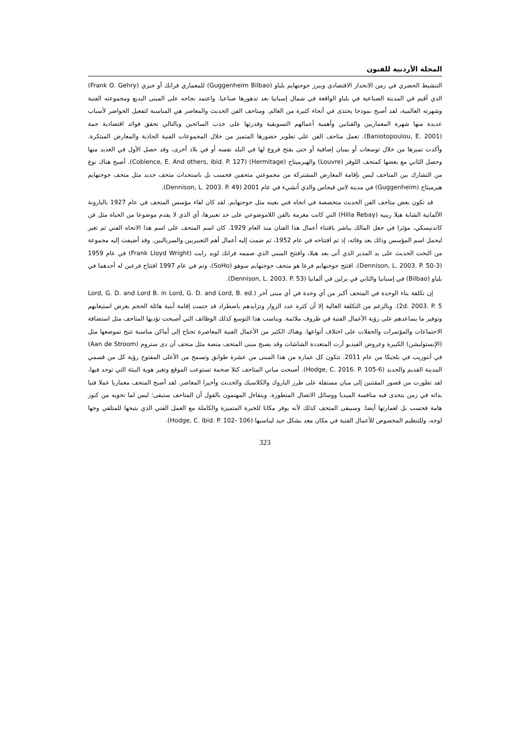المجلة الأردنية للفنون
التنشيط الحضري في زمن الانحدار الاقتصادي ويبرز جوجنهايم بلباو (Guggenheim Bilbao) للمعماري فرانك أو جيري (Frank O. Gehry) الذي أقيم في المدينة الصناعية في بلباو الواقعة في شمال إسبانيا بعد تدهورها صناعيا. واعتمد نجاحه على المبنى البديع ومجموعته الفنية وشهرته العالمية، لقد أصبح نموذجا يحتذى في أنحاء كثيرة من العالم. ومتاحف الفن الحديث والمعاصر هي المناسبة لتفعيل الحواضر لأسباب عديدة منها شهرة المعماريين والفنانين وأهمية أعمالهم التسويقية وقدرتها على جذب السائحين وبالتالي تحقق فوائد اقتصادية جمة (Baniotopoulou, E. 2001). تعمل متاحف الفن على تطوير حضورها المتميز من خلال المجموعات الفنية الجاذبة والمعارض المبتكرة. وأكدت تميزها من خلال توسعات أو بمبان إضافية أو حتى بفتح فروع لها في البلد نفسه أو في بلاد أخرى، وقد حصل الأول في العديد منها وحصل الثاني مع بعضها كمتحف اللوفر (Louvre) والهيرميتاج (Hermitage) (Coblence, E. And others, ibid. P. 127). أصبح هناك نوع من التشارك بين المتاحف ليس بإقامة المعارض المشتركة من مجموعتي متحفين فحسب بل باستحداث متحف جديد مثل متحف جوجنهايم هيرميتاج (Guggenheim) في مدينة لاس فيجاس والذي أنشيء في عام 2001 (Dennison, L. 2003. P. 49).
قد تكون بعض متاحف الفن الحديث متخصصة في اتجاه فني بعينه مثل جوجنهايم. لقد كان لقاء مؤسس المتحف في عام 1927 بالبارونة الألمانية الشابة هيلا ريبيه (Hilla Rebay) التي كانت مغرمة بالفن اللاموضوعي على حد تعبيرها، أي الذي لا يقدم موضوعا من الحياة مثل فن كاندنيسكي، مؤثرا في جعل المالك يباشر باقتناء أعمال هذا الفنان منذ العام 1929. كان اسم المتحف على اسم هذا الاتجاه الفني ثم تغير ليحمل اسم المؤسس وذلك بعد وفاته، إذ تم افتتاحه في عام 1952، ثم ضمت إليه أعمال أهم التعبيريين والسرياليين. وقد أضيفت إليه مجموعة من النحت الحديث على يد المدير الذي أتى بعد هيلا، وافتتح المبنى الذي صممه فرانك لويد رايت (Frank Lloyd Wright) في عام 1959 (Dennison, L. 2003. P. 50-3). افتتح جوجنهايم فرعا هو متحف جوجنهايم سوهو (SoHo)، وتم في عام 1997 افتتاح فرعين له أحدهما في بلباو (Bilbao) في إسبانيا والثاني في برلين في ألمانيا (Dennison, L. 2003. P. 53).
إن تكلفة بناء الوحدة في المتحف أكبر من أي وحدة في أي مبنى آخر (Lord, G. D. and Lord B. in Lord, G. D. and Lord, B. ed. 2d. 2003. P. 5). وبالرغم من التكلفة العالية إلا أن كثرة عدد الزوار وتزايدهم باضطراد قد حتمت إقامة أبنية هائلة الحجم بغرض استيعابهم وتوفير ما يساعدهم على رؤية الأعمال الفنية في ظروف ملائمة. ويناسب هذا التوسع كذلك الوظائف التي أصبحت تؤديها المتاحف مثل استضافة الاجتماعات والمؤتمرات والحفلات على اختلاف أنواعها. وهناك الكثير من الأعمال الفنية المعاصرة تحتاج إلى أماكن مناسبة تتيح تموضعها مثل (الإنستوليشن) الكبيرة وعروض الفيديو آرت المتعددة الشاشات وقد يصبح مبنى المتحف منصة مثل متحف آن دى ستروم (Aan de Stroom) في أنتوريب في بلجيكا من عام 2011. تتكون كل عمارة من هذا المبنى من عشرة طوابق وتسمح من الأعلى المفتوح رؤية كل من قسمي المدينة القديم والجديد (Hodge, C. 2016. P. 105-6). أصبحت مباني المتاحف كتلا ضخمة تستوعب الموقع وتغير هوية البيئة التي توجد فيها، لقد تطورت من قصور المقتنين إلى مبان مستقلة على طرز الباروك والكلاسيك والحديث وأخيرا المعاصر. لقد أصبح المتحف معماريا عملا فنيا بذاته في زمن يتحدى فيه منافسة الميديا ووسائل الاتصال المتطورة. ويتفاءل المهتمون بالقول أن المتاحف ستبقى؛ ليس لما تحويه من كنوز هامة فحسب بل لعمارتها أيضا. وسيبقى المتحف كذلك لأنه يوفر مكانا للخبرة المتميزة والكاملة مع العمل الفني الذي يتيحها للمتلقي وجها لوجه، وللتنظيم المخصوص للأعمال الفنية في مكان معد بشكل جيد ليناسبها (Hodge, C. ibid. P. 102- 106).
323